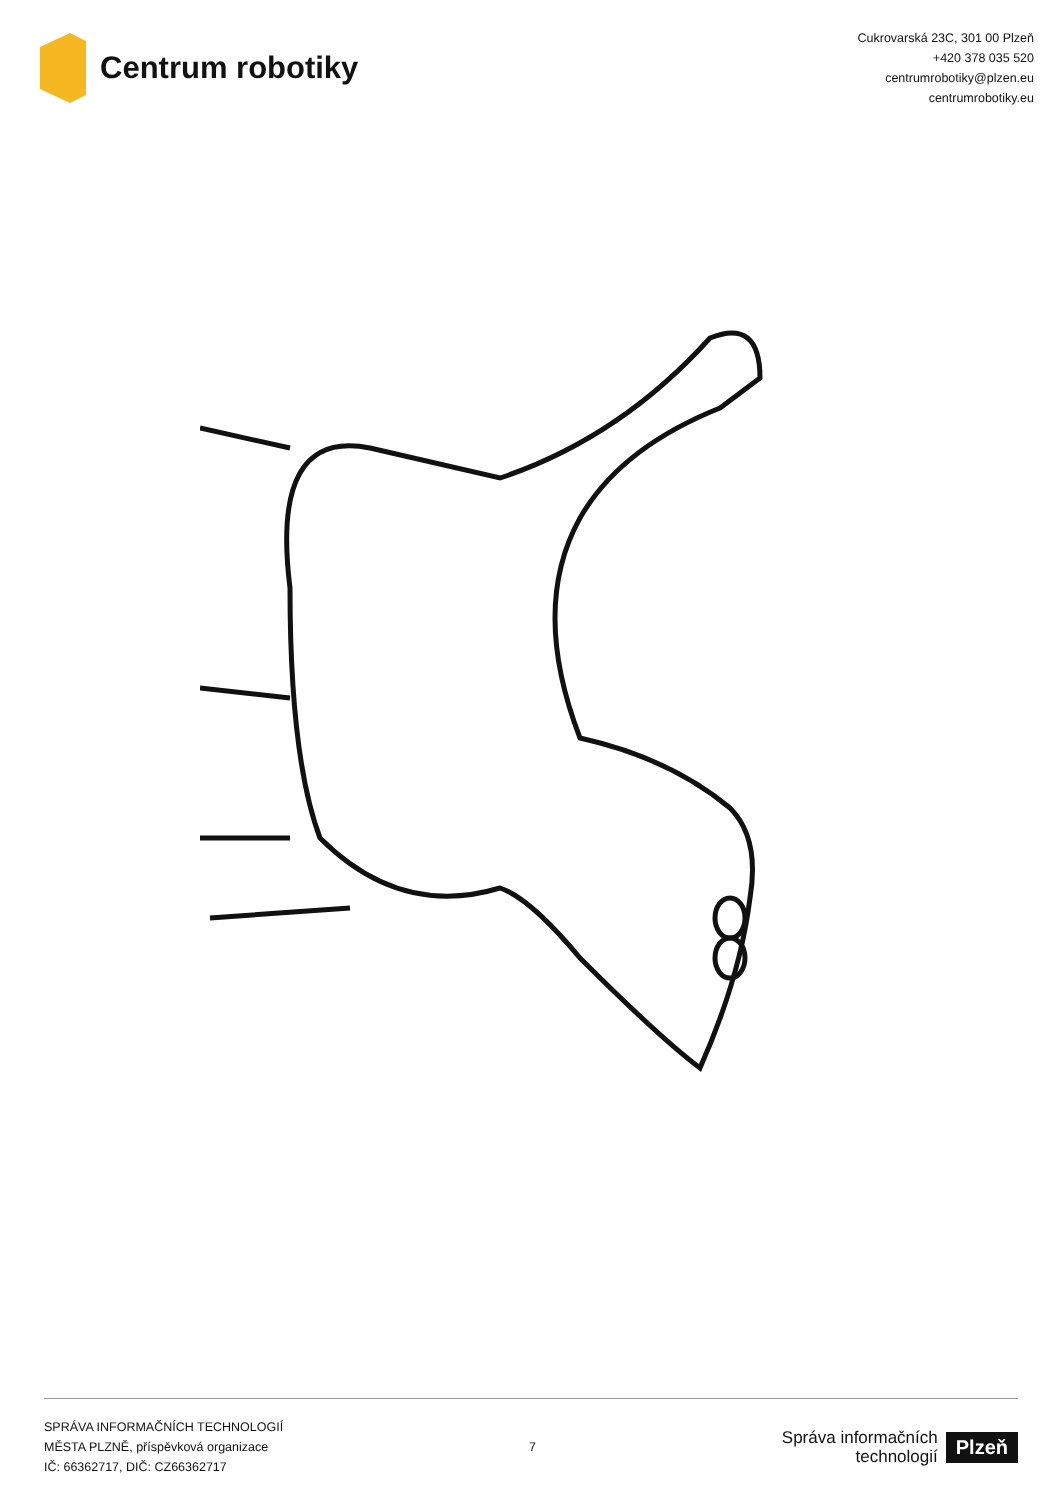Centrum robotiky
Cukrovarská 23C, 301 00 Plzeň
+420 378 035 520
centrumrobotiky@plzen.eu
centrumrobotiky.eu
SPRÁVA INFORMAČNÍCH TECHNOLOGIÍ
MĚSTA PLZNĚ, příspěvková organizace
IČ: 66362717, DIČ: CZ66362717
7
Správa informačních
technologií
Plzeň